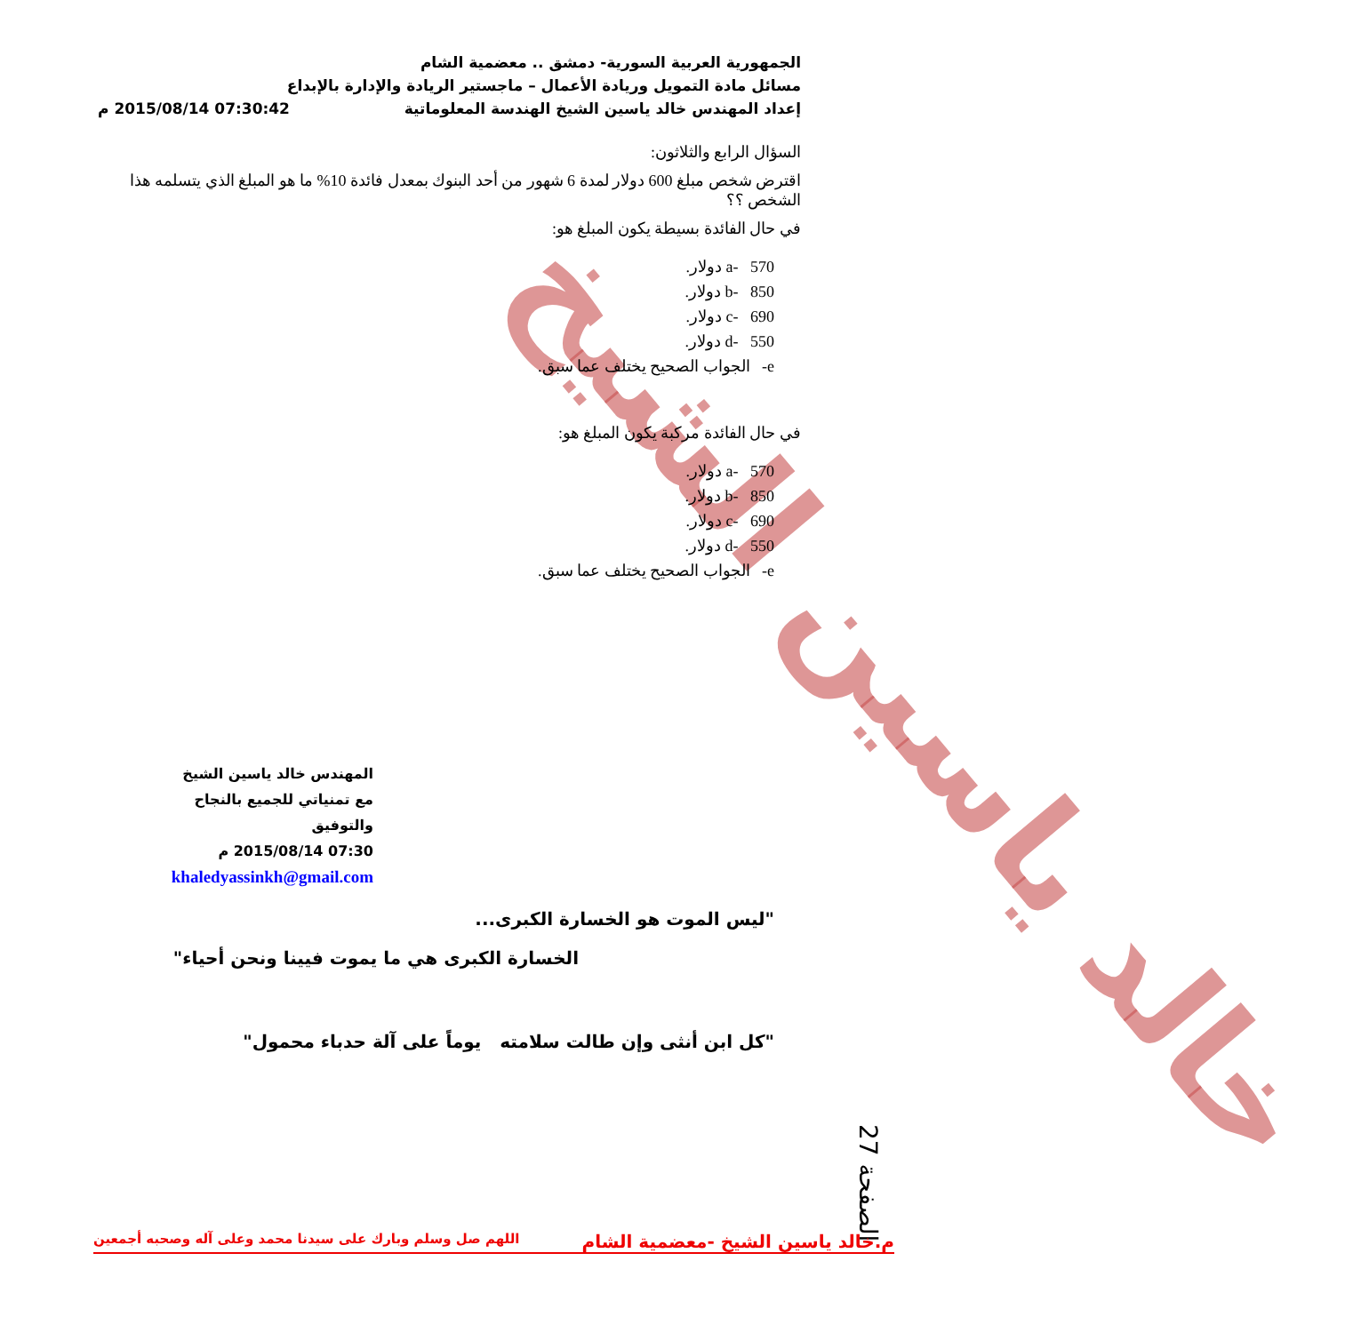خالد ياسين الشيخ
الجمهورية العربية السورية- دمشق .. معضمية الشام
مسائل مادة التمويل وريادة الأعمال – ماجستير الريادة والإدارة بالإبداع
إعداد المهندس خالد ياسين الشيخ الهندسة المعلوماتية 07:30:42 2015/08/14 م
السؤال الرابع والثلاثون:
اقترض شخص مبلغ 600 دولار لمدة 6 شهور من أحد البنوك بمعدل فائدة 10% ما هو المبلغ الذي يتسلمه هذا الشخص ؟؟
في حال الفائدة بسيطة يكون المبلغ هو:
a- 570 دولار.
b- 850 دولار.
c- 690 دولار.
d- 550 دولار.
e- الجواب الصحيح يختلف عما سبق.
في حال الفائدة مركبة يكون المبلغ هو:
a- 570 دولار.
b- 850 دولار.
c- 690 دولار.
d- 550 دولار.
e- الجواب الصحيح يختلف عما سبق.
المهندس خالد ياسين الشيخ
مع تمنياتي للجميع بالنجاح والتوفيق
07:30 2015/08/14 م
khaledyassinkh@gmail.com
"ليس الموت هو الخسارة الكبرى...
الخسارة الكبرى هي ما يموت فيينا ونحن أحياء"
"كل ابن أنثى وإن طالت سلامته يوماً على آلة حدباء محمول"
الصفحة 27
م.خالد ياسين الشيخ -معضمية الشام اللهم صل وسلم وبارك على سيدنا محمد وعلى آله وصحبه أجمعين